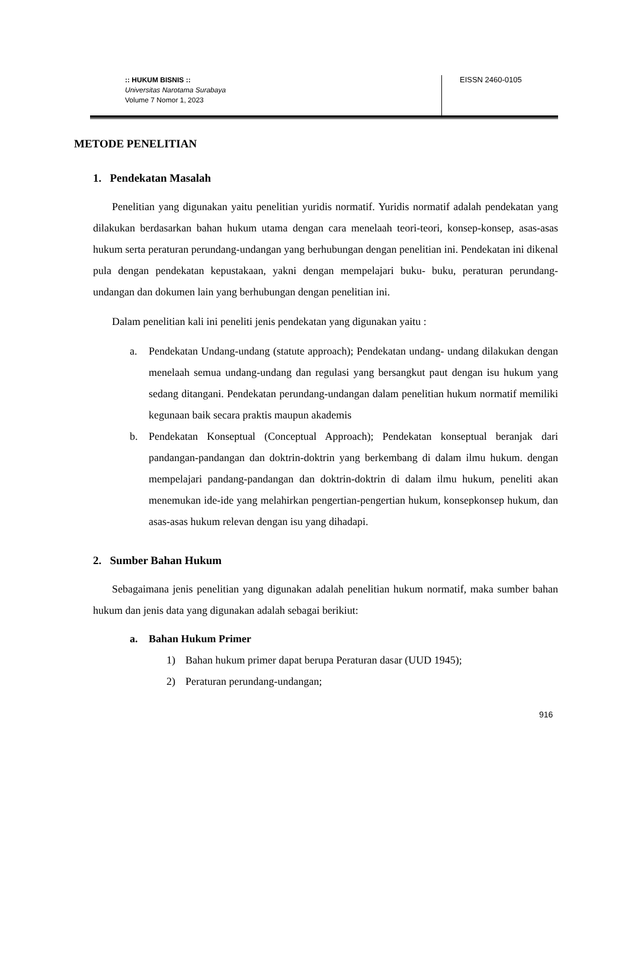:: HUKUM BISNIS ::
Universitas Narotama Surabaya
Volume 7 Nomor 1, 2023
EISSN 2460-0105
METODE PENELITIAN
1. Pendekatan Masalah
Penelitian yang digunakan yaitu penelitian yuridis normatif. Yuridis normatif adalah pendekatan yang dilakukan berdasarkan bahan hukum utama dengan cara menelaah teori-teori, konsep-konsep, asas-asas hukum serta peraturan perundang-undangan yang berhubungan dengan penelitian ini. Pendekatan ini dikenal pula dengan pendekatan kepustakaan, yakni dengan mempelajari buku- buku, peraturan perundang-undangan dan dokumen lain yang berhubungan dengan penelitian ini.
Dalam penelitian kali ini peneliti jenis pendekatan yang digunakan yaitu :
a. Pendekatan Undang-undang (statute approach); Pendekatan undang- undang dilakukan dengan menelaah semua undang-undang dan regulasi yang bersangkut paut dengan isu hukum yang sedang ditangani. Pendekatan perundang-undangan dalam penelitian hukum normatif memiliki kegunaan baik secara praktis maupun akademis
b. Pendekatan Konseptual (Conceptual Approach); Pendekatan konseptual beranjak dari pandangan-pandangan dan doktrin-doktrin yang berkembang di dalam ilmu hukum. dengan mempelajari pandang-pandangan dan doktrin-doktrin di dalam ilmu hukum, peneliti akan menemukan ide-ide yang melahirkan pengertian-pengertian hukum, konsepkonsep hukum, dan asas-asas hukum relevan dengan isu yang dihadapi.
2. Sumber Bahan Hukum
Sebagaimana jenis penelitian yang digunakan adalah penelitian hukum normatif, maka sumber bahan hukum dan jenis data yang digunakan adalah sebagai berikiut:
a. Bahan Hukum Primer
1) Bahan hukum primer dapat berupa Peraturan dasar (UUD 1945);
2) Peraturan perundang-undangan;
916